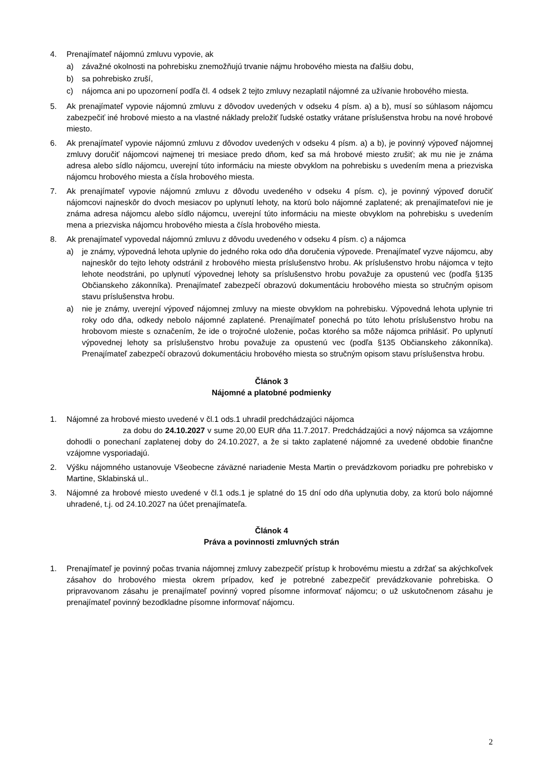4. Prenajímateľ nájomnú zmluvu vypovie, ak
a) závažné okolnosti na pohrebisku znemožňujú trvanie nájmu hrobového miesta na ďalšiu dobu,
b) sa pohrebisko zruší,
c) nájomca ani po upozornení podľa čl. 4 odsek 2 tejto zmluvy nezaplatil nájomné za užívanie hrobového miesta.
5. Ak prenajímateľ vypovie nájomnú zmluvu z dôvodov uvedených v odseku 4 písm. a) a b), musí so súhlasom nájomcu zabezpečiť iné hrobové miesto a na vlastné náklady preložiť ľudské ostatky vrátane príslušenstva hrobu na nové hrobové miesto.
6. Ak prenajímateľ vypovie nájomnú zmluvu z dôvodov uvedených v odseku 4 písm. a) a b), je povinný výpoveď nájomnej zmluvy doručiť nájomcovi najmenej tri mesiace predo dňom, keď sa má hrobové miesto zrušiť; ak mu nie je známa adresa alebo sídlo nájomcu, uverejní túto informáciu na mieste obvyklom na pohrebisku s uvedením mena a priezviska nájomcu hrobového miesta a čísla hrobového miesta.
7. Ak prenajímateľ vypovie nájomnú zmluvu z dôvodu uvedeného v odseku 4 písm. c), je povinný výpoveď doručiť nájomcovi najneskôr do dvoch mesiacov po uplynutí lehoty, na ktorú bolo nájomné zaplatené; ak prenajímateľovi nie je známa adresa nájomcu alebo sídlo nájomcu, uverejní túto informáciu na mieste obvyklom na pohrebisku s uvedením mena a priezviska nájomcu hrobového miesta a čísla hrobového miesta.
8. Ak prenajímateľ vypovedal nájomnú zmluvu z dôvodu uvedeného v odseku 4 písm. c) a nájomca
a) je známy, výpovedná lehota uplynie do jedného roka odo dňa doručenia výpovede. Prenajímateľ vyzve nájomcu, aby najneskôr do tejto lehoty odstránil z hrobového miesta príslušenstvo hrobu. Ak príslušenstvo hrobu nájomca v tejto lehote neodstráni, po uplynutí výpovednej lehoty sa príslušenstvo hrobu považuje za opustenú vec (podľa §135 Občianskeho zákonníka). Prenajímateľ zabezpečí obrazovú dokumentáciu hrobového miesta so stručným opisom stavu príslušenstva hrobu.
a) nie je známy, uverejní výpoveď nájomnej zmluvy na mieste obvyklom na pohrebisku. Výpovedná lehota uplynie tri roky odo dňa, odkedy nebolo nájomné zaplatené. Prenajímateľ ponechá po túto lehotu príslušenstvo hrobu na hrobovom mieste s označením, že ide o trojročné uloženie, počas ktorého sa môže nájomca prihlásiť. Po uplynutí výpovednej lehoty sa príslušenstvo hrobu považuje za opustenú vec (podľa §135 Občianskeho zákonníka). Prenajímateľ zabezpečí obrazovú dokumentáciu hrobového miesta so stručným opisom stavu príslušenstva hrobu.
Článok 3
Nájomné a platobné podmienky
1. Nájomné za hrobové miesto uvedené v čl.1 ods.1 uhradil predchádzajúci nájomca
za dobu do 24.10.2027 v sume 20,00 EUR dňa 11.7.2017. Predchádzajúci a nový nájomca sa vzájomne dohodli o ponechaní zaplatenej doby do 24.10.2027, a že si takto zaplatené nájomné za uvedené obdobie finančne vzájomne vysporiadajú.
2. Výšku nájomného ustanovuje Všeobecne záväzné nariadenie Mesta Martin o prevádzkovom poriadku pre pohrebisko v Martine, Sklabinská ul..
3. Nájomné za hrobové miesto uvedené v čl.1 ods.1 je splatné do 15 dní odo dňa uplynutia doby, za ktorú bolo nájomné uhradené, t.j. od 24.10.2027 na účet prenajímateľa.
Článok 4
Práva a povinnosti zmluvných strán
1. Prenajímateľ je povinný počas trvania nájomnej zmluvy zabezpečiť prístup k hrobovému miestu a zdržať sa akýchkoľvek zásahov do hrobového miesta okrem prípadov, keď je potrebné zabezpečiť prevádzkovanie pohrebiska. O pripravovanom zásahu je prenajímateľ povinný vopred písomne informovať nájomcu; o už uskutočnenom zásahu je prenajímateľ povinný bezodkladne písomne informovať nájomcu.
2